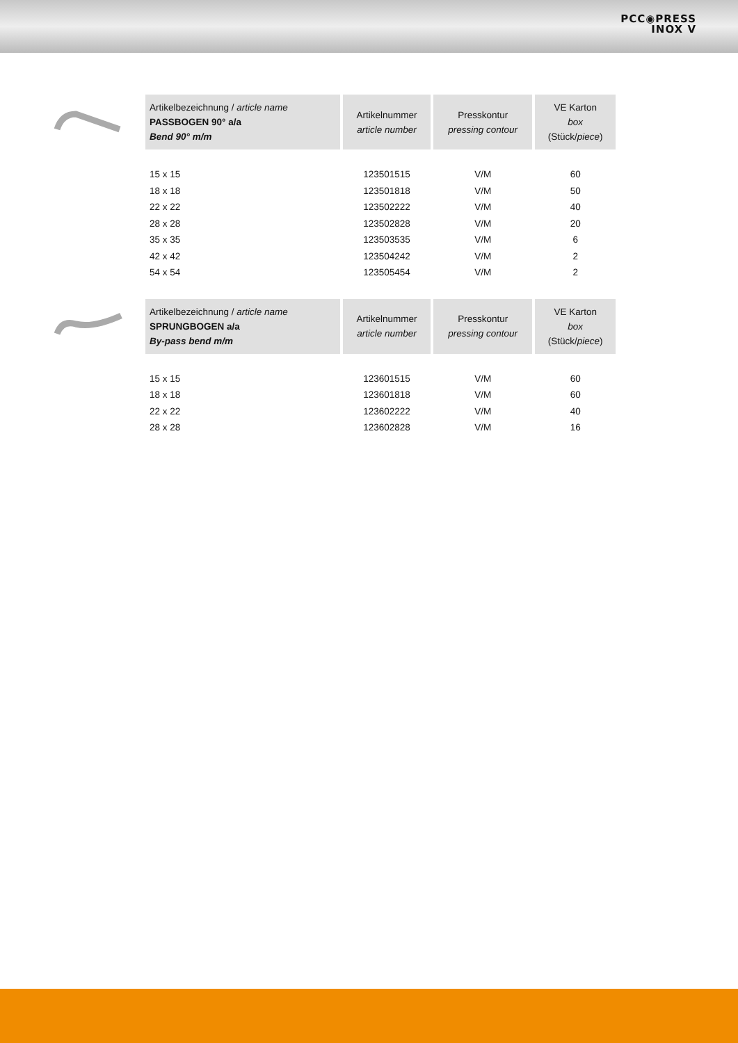PCC◉PRESS
INOX V
| Artikelbezeichnung / article name PASSBOGEN 90° a/a Bend 90° m/m | Artikelnummer article number | Presskontur pressing contour | VE Karton box (Stück/ piece ) |
| --- | --- | --- | --- |
| 15 x 15 | 123501515 | V/M | 60 |
| 18 x 18 | 123501818 | V/M | 50 |
| 22 x 22 | 123502222 | V/M | 40 |
| 28 x 28 | 123502828 | V/M | 20 |
| 35 x 35 | 123503535 | V/M | 6 |
| 42 x 42 | 123504242 | V/M | 2 |
| 54 x 54 | 123505454 | V/M | 2 |
| Artikelbezeichnung / article name SPRUNGBOGEN a/a By-pass bend m/m | Artikelnummer article number | Presskontur pressing contour | VE Karton box (Stück/ piece ) |
| --- | --- | --- | --- |
| 15 x 15 | 123601515 | V/M | 60 |
| 18 x 18 | 123601818 | V/M | 60 |
| 22 x 22 | 123602222 | V/M | 40 |
| 28 x 28 | 123602828 | V/M | 16 |